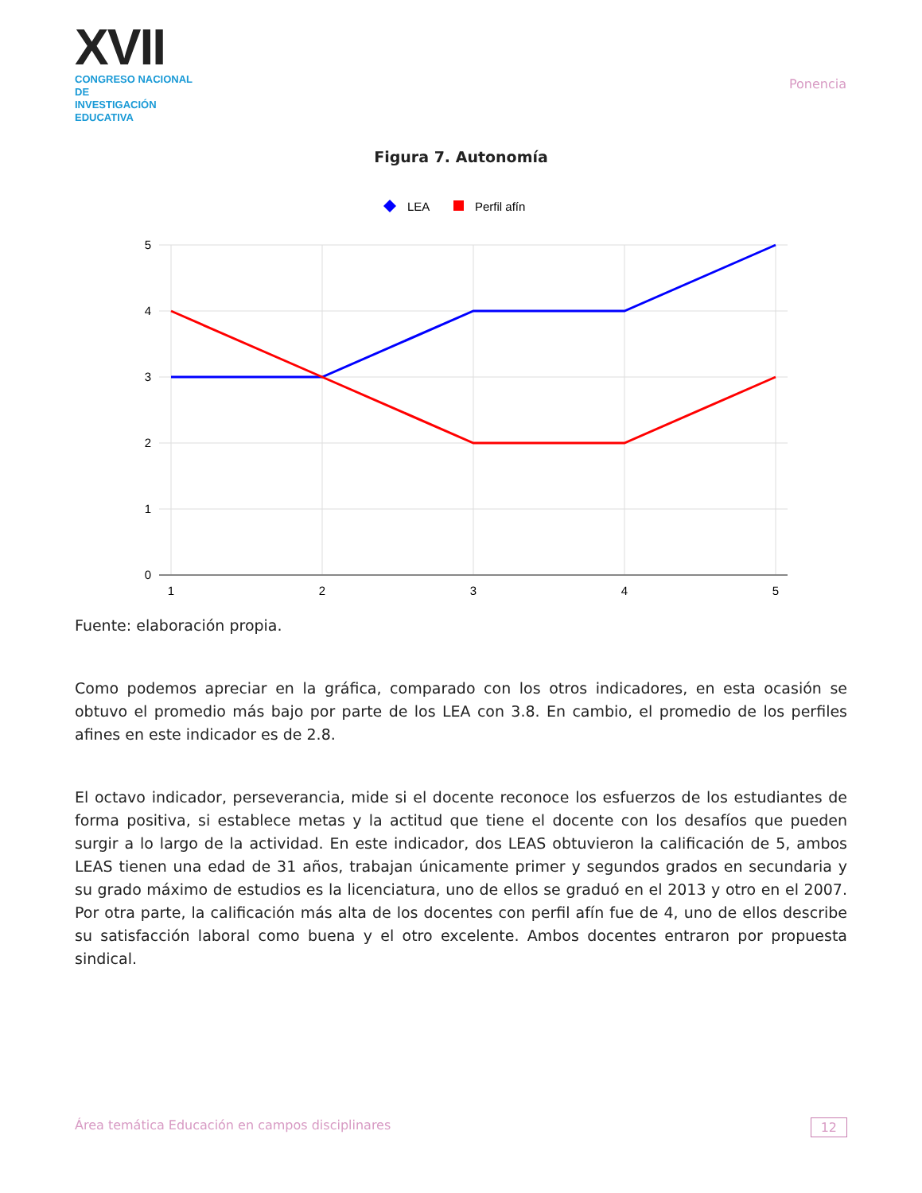XVII
CONGRESO NACIONAL DE
INVESTIGACIÓN EDUCATIVA
Ponencia
Figura 7. Autonomía
LEA
Perfil afín
5
4
3
2
1
0
1
2
3
4
5
Fuente: elaboración propia.
Como podemos apreciar en la gráfica, comparado con los otros indicadores, en esta ocasión se obtuvo el promedio más bajo por parte de los LEA con 3.8. En cambio, el promedio de los perfiles afines en este indicador es de 2.8.
El octavo indicador, perseverancia, mide si el docente reconoce los esfuerzos de los estudiantes de forma positiva, si establece metas y la actitud que tiene el docente con los desafíos que pueden surgir a lo largo de la actividad. En este indicador, dos LEAS obtuvieron la calificación de 5, ambos LEAS tienen una edad de 31 años, trabajan únicamente primer y segundos grados en secundaria y su grado máximo de estudios es la licenciatura, uno de ellos se graduó en el 2013 y otro en el 2007. Por otra parte, la calificación más alta de los docentes con perfil afín fue de 4, uno de ellos describe su satisfacción laboral como buena y el otro excelente. Ambos docentes entraron por propuesta sindical.
Área temática Educación en campos disciplinares 12